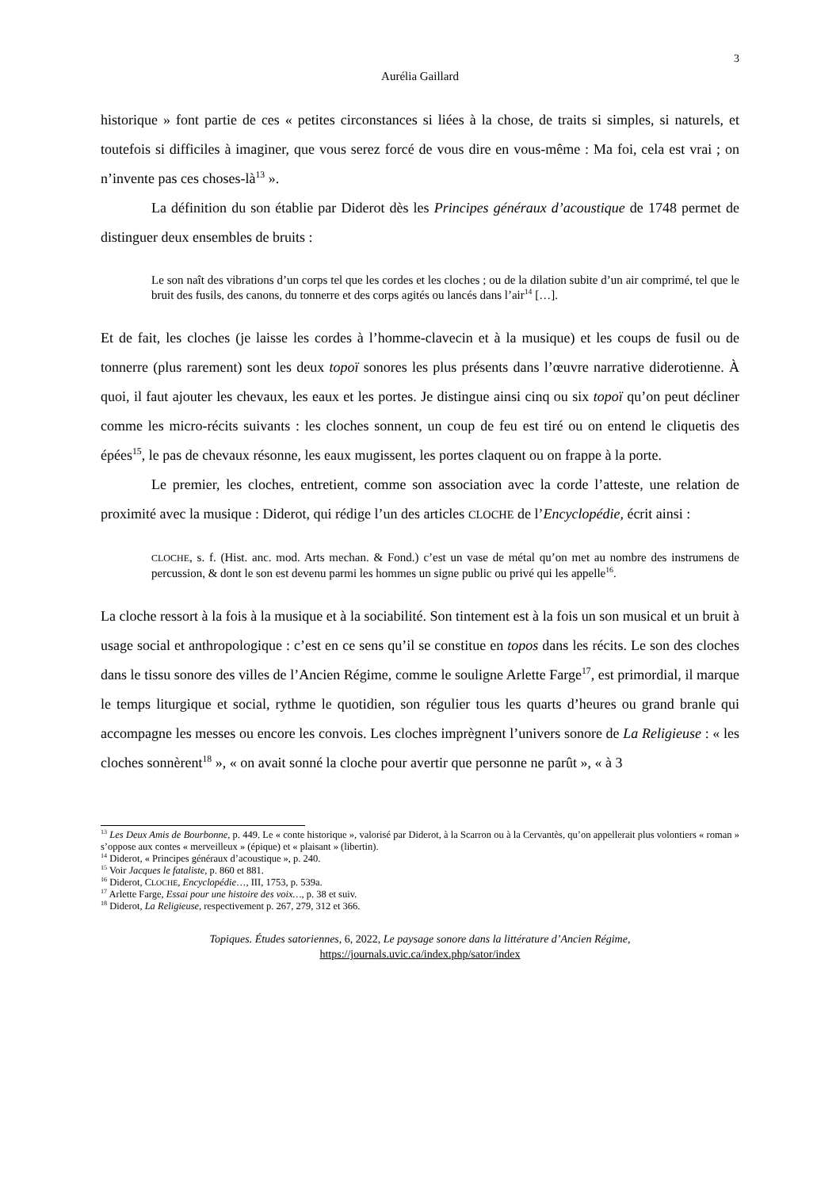3
Aurélia Gaillard
historique » font partie de ces « petites circonstances si liées à la chose, de traits si simples, si naturels, et toutefois si difficiles à imaginer, que vous serez forcé de vous dire en vous-même : Ma foi, cela est vrai ; on n’invente pas ces choses-là<sup>13</sup> ».
La définition du son établie par Diderot dès les Principes généraux d’acoustique de 1748 permet de distinguer deux ensembles de bruits :
Le son naît des vibrations d’un corps tel que les cordes et les cloches ; ou de la dilation subite d’un air comprimé, tel que le bruit des fusils, des canons, du tonnerre et des corps agités ou lancés dans l’air<sup>14</sup> […].
Et de fait, les cloches (je laisse les cordes à l’homme-clavecin et à la musique) et les coups de fusil ou de tonnerre (plus rarement) sont les deux topoï sonores les plus présents dans l’œuvre narrative diderotienne. À quoi, il faut ajouter les chevaux, les eaux et les portes. Je distingue ainsi cinq ou six topoï qu’on peut décliner comme les micro-récits suivants : les cloches sonnent, un coup de feu est tiré ou on entend le cliquetis des épées<sup>15</sup>, le pas de chevaux résonne, les eaux mugissent, les portes claquent ou on frappe à la porte.
Le premier, les cloches, entretient, comme son association avec la corde l’atteste, une relation de proximité avec la musique : Diderot, qui rédige l’un des articles CLOCHE de l’Encyclopédie, écrit ainsi :
CLOCHE, s. f. (Hist. anc. mod. Arts mechan. & Fond.) c’est un vase de métal qu’on met au nombre des instrumens de percussion, & dont le son est devenu parmi les hommes un signe public ou privé qui les appelle<sup>16</sup>.
La cloche ressort à la fois à la musique et à la sociabilité. Son tintement est à la fois un son musical et un bruit à usage social et anthropologique : c’est en ce sens qu’il se constitue en topos dans les récits. Le son des cloches dans le tissu sonore des villes de l’Ancien Régime, comme le souligne Arlette Farge<sup>17</sup>, est primordial, il marque le temps liturgique et social, rythme le quotidien, son régulier tous les quarts d’heures ou grand branle qui accompagne les messes ou encore les convois. Les cloches imprègnent l’univers sonore de La Religieuse : « les cloches sonnèrent<sup>18</sup> », « on avait sonné la cloche pour avertir que personne ne parût », « à 3
<sup>13</sup> Les Deux Amis de Bourbonne, p. 449. Le « conte historique », valorisé par Diderot, à la Scarron ou à la Cervantès, qu’on appellerait plus volontiers « roman » s’oppose aux contes « merveilleux » (épique) et « plaisant » (libertin).
<sup>14</sup> Diderot, « Principes généraux d’acoustique », p. 240.
<sup>15</sup> Voir Jacques le fataliste, p. 860 et 881.
<sup>16</sup> Diderot, CLOCHE, Encyclopédie…, III, 1753, p. 539a.
<sup>17</sup> Arlette Farge, Essai pour une histoire des voix…, p. 38 et suiv.
<sup>18</sup> Diderot, La Religieuse, respectivement p. 267, 279, 312 et 366.
Topiques. Études satoriennes, 6, 2022, Le paysage sonore dans la littérature d’Ancien Régime,
https://journals.uvic.ca/index.php/sator/index